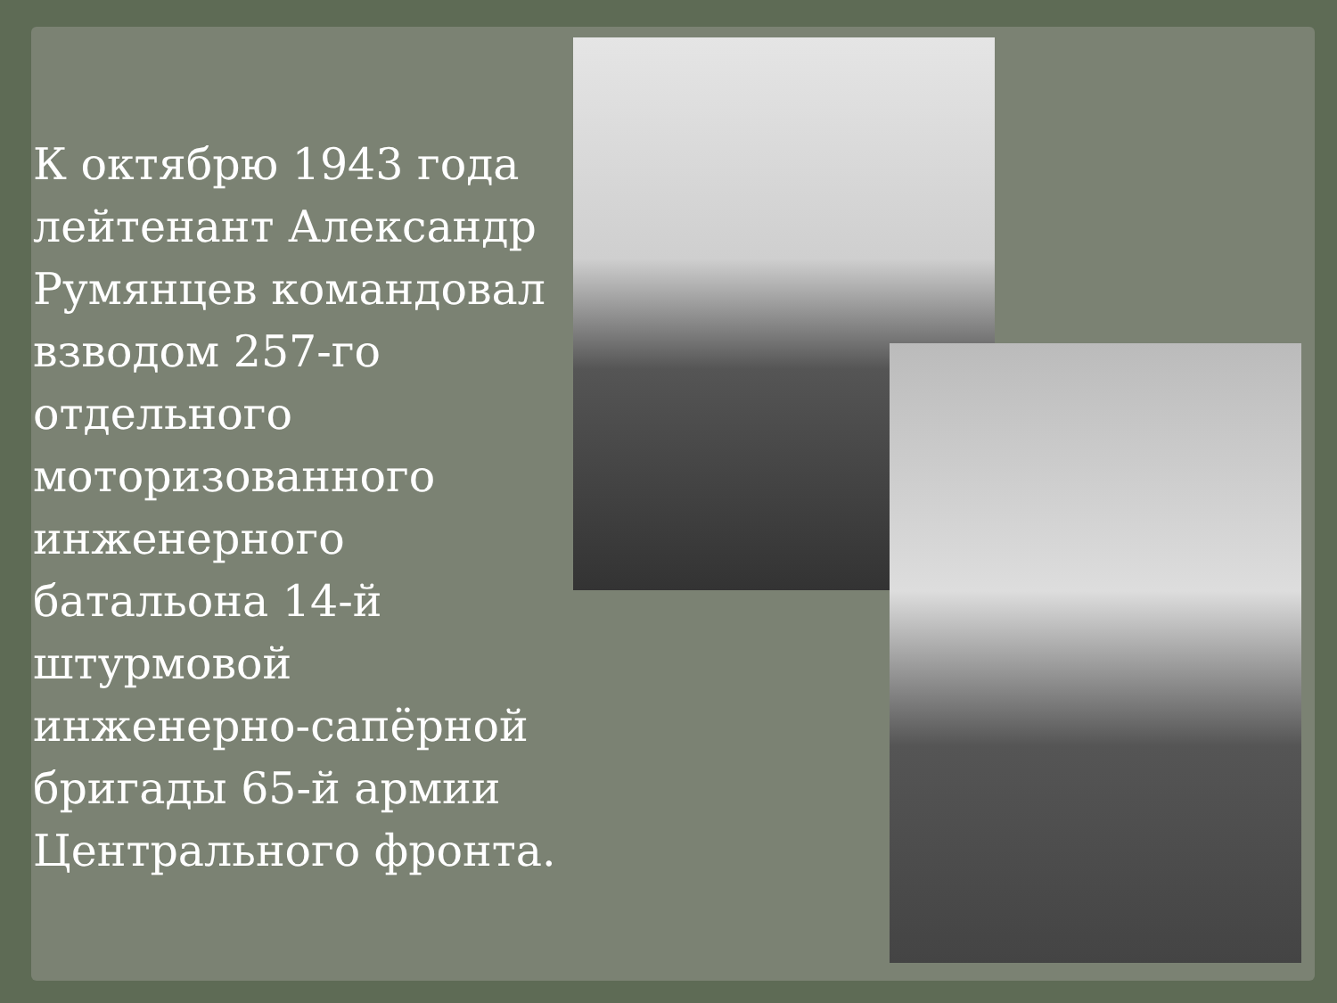К октябрю 1943 года лейтенант Александр Румянцев командовал взводом 257-го отдельного моторизованного инженерного батальона 14-й штурмовой инженерно-сапёрной бригады 65-й армии Центрального фронта.